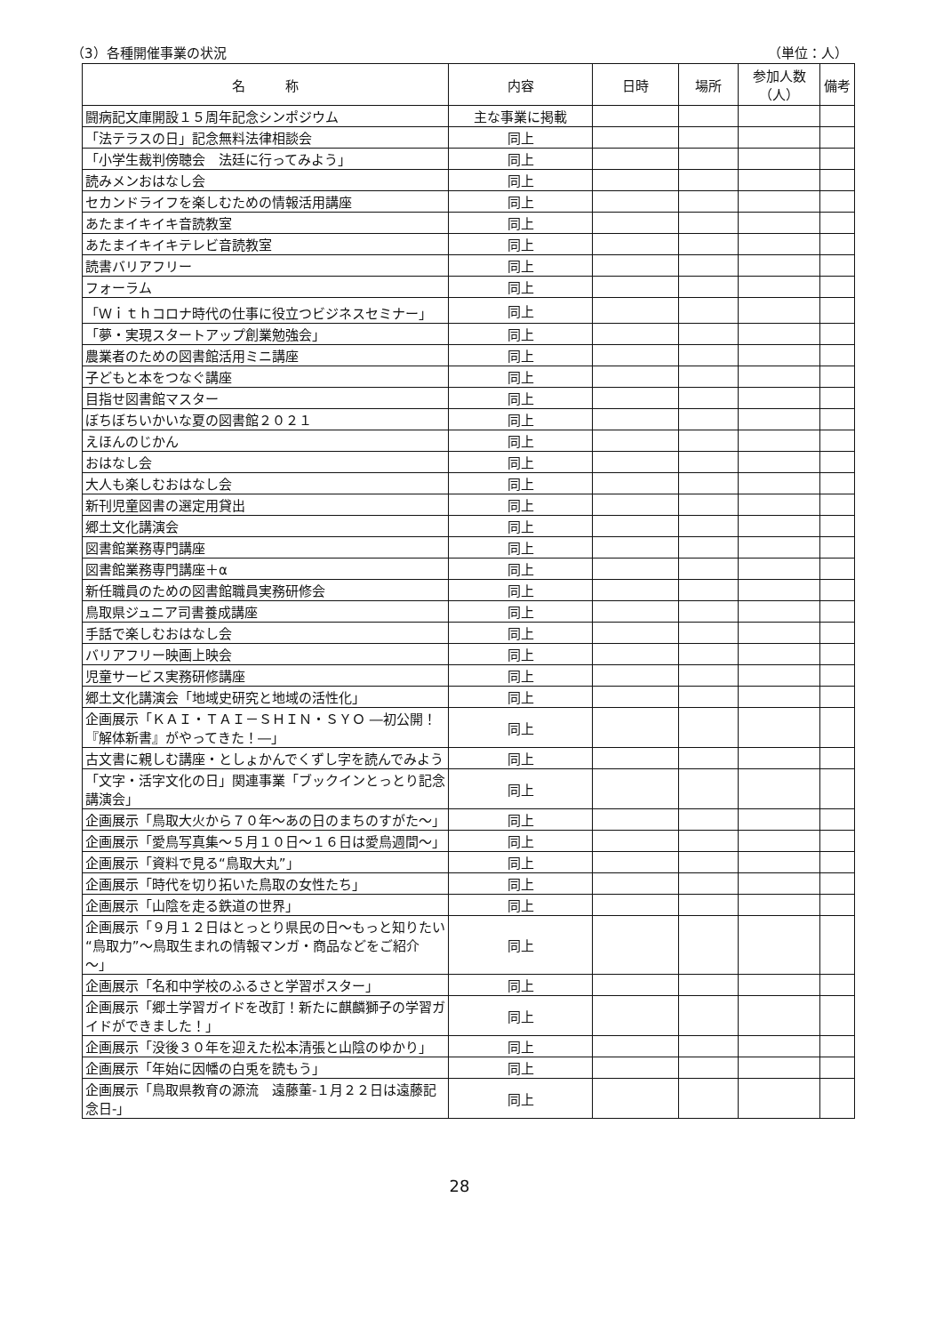（3）各種開催事業の状況 （単位：人）
| 名 称 | 内容 | 日時 | 場所 | 参加人数（人） | 備考 |
| --- | --- | --- | --- | --- | --- |
| 闘病記文庫開設１５周年記念シンポジウム | 主な事業に掲載 | | | | |
| 「法テラスの日」記念無料法律相談会 | 同上 | | | | |
| 「小学生裁判傍聴会 法廷に行ってみよう」 | 同上 | | | | |
| 読みメンおはなし会 | 同上 | | | | |
| セカンドライフを楽しむための情報活用講座 | 同上 | | | | |
| あたまイキイキ音読教室 | 同上 | | | | |
| あたまイキイキテレビ音読教室 | 同上 | | | | |
| 読書バリアフリー | 同上 | | | | |
| フォーラム | 同上 | | | | |
| 「Ｗｉｔｈコロナ時代の仕事に役立つビジネスセミナー」 | 同上 | | | | |
| 「夢・実現スタートアップ創業勉強会」 | 同上 | | | | |
| 農業者のための図書館活用ミニ講座 | 同上 | | | | |
| 子どもと本をつなぐ講座 | 同上 | | | | |
| 目指せ図書館マスター | 同上 | | | | |
| ぼちぼちいかいな夏の図書館２０２１ | 同上 | | | | |
| えほんのじかん | 同上 | | | | |
| おはなし会 | 同上 | | | | |
| 大人も楽しむおはなし会 | 同上 | | | | |
| 新刊児童図書の選定用貸出 | 同上 | | | | |
| 郷土文化講演会 | 同上 | | | | |
| 図書館業務専門講座 | 同上 | | | | |
| 図書館業務専門講座＋α | 同上 | | | | |
| 新任職員のための図書館職員実務研修会 | 同上 | | | | |
| 鳥取県ジュニア司書養成講座 | 同上 | | | | |
| 手話で楽しむおはなし会 | 同上 | | | | |
| バリアフリー映画上映会 | 同上 | | | | |
| 児童サービス実務研修講座 | 同上 | | | | |
| 郷土文化講演会「地域史研究と地域の活性化」 | 同上 | | | | |
| 企画展示「ＫＡＩ・ＴＡＩ－ＳＨＩＮ・ＳＹＯ ―初公開！『解体新書』がやってきた！―」 | 同上 | | | | |
| 古文書に親しむ講座・としょかんでくずし字を読んでみよう | 同上 | | | | |
| 「文字・活字文化の日」関連事業「ブックインとっとり記念講演会」 | 同上 | | | | |
| 企画展示「鳥取大火から７０年～あの日のまちのすがた～」 | 同上 | | | | |
| 企画展示「愛鳥写真集～５月１０日～１６日は愛鳥週間～」 | 同上 | | | | |
| 企画展示「資料で見る“鳥取大丸”」 | 同上 | | | | |
| 企画展示「時代を切り拓いた鳥取の女性たち」 | 同上 | | | | |
| 企画展示「山陰を走る鉄道の世界」 | 同上 | | | | |
| 企画展示「９月１２日はとっとり県民の日～もっと知りたい“鳥取力”～鳥取生まれの情報マンガ・商品などをご紹介～」 | 同上 | | | | |
| 企画展示「名和中学校のふるさと学習ポスター」 | 同上 | | | | |
| 企画展示「郷土学習ガイドを改訂！新たに麒麟獅子の学習ガイドができました！」 | 同上 | | | | |
| 企画展示「没後３０年を迎えた松本清張と山陰のゆかり」 | 同上 | | | | |
| 企画展示「年始に因幡の白兎を読もう」 | 同上 | | | | |
| 企画展示「鳥取県教育の源流 遠藤董-１月２２日は遠藤記念日-」 | 同上 | | | | |
28